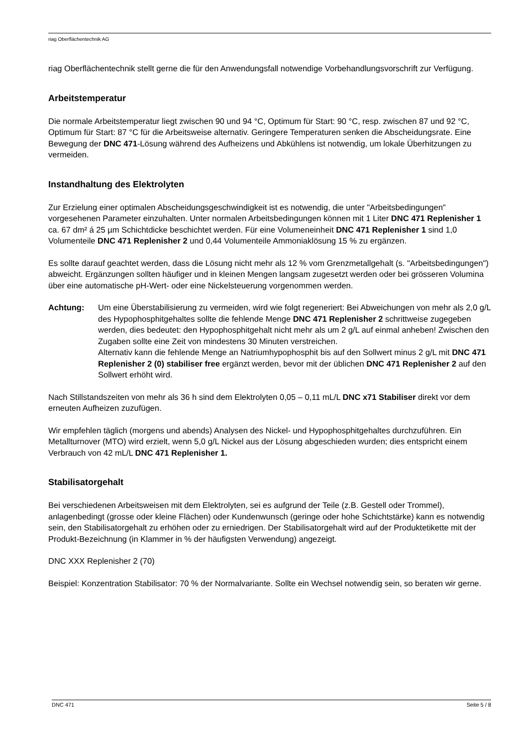riag Oberflächentechnik AG
riag Oberflächentechnik stellt gerne die für den Anwendungsfall notwendige Vorbehandlungsvorschrift zur Verfügung.
Arbeitstemperatur
Die normale Arbeitstemperatur liegt zwischen 90 und 94 °C, Optimum für Start: 90 °C, resp. zwischen 87 und 92 °C, Optimum für Start: 87 °C für die Arbeitsweise alternativ. Geringere Temperaturen senken die Abscheidungsrate. Eine Bewegung der DNC 471-Lösung während des Aufheizens und Abkühlens ist notwendig, um lokale Überhitzungen zu vermeiden.
Instandhaltung des Elektrolyten
Zur Erzielung einer optimalen Abscheidungsgeschwindigkeit ist es notwendig, die unter "Arbeitsbedingungen" vorgesehenen Parameter einzuhalten. Unter normalen Arbeitsbedingungen können mit 1 Liter DNC 471 Replenisher 1 ca. 67 dm² á 25 µm Schichtdicke beschichtet werden. Für eine Volumeneinheit DNC 471 Replenisher 1 sind 1,0 Volumenteile DNC 471 Replenisher 2 und 0,44 Volumenteile Ammoniaklösung 15 % zu ergänzen.
Es sollte darauf geachtet werden, dass die Lösung nicht mehr als 12 % vom Grenzmetallgehalt (s. "Arbeitsbedingungen") abweicht. Ergänzungen sollten häufiger und in kleinen Mengen langsam zugesetzt werden oder bei grösseren Volumina über eine automatische pH-Wert- oder eine Nickelsteuerung vorgenommen werden.
Achtung: Um eine Überstabilisierung zu vermeiden, wird wie folgt regeneriert: Bei Abweichungen von mehr als 2,0 g/L des Hypophosphitgehaltes sollte die fehlende Menge DNC 471 Replenisher 2 schrittweise zugegeben werden, dies bedeutet: den Hypophosphitgehalt nicht mehr als um 2 g/L auf einmal anheben! Zwischen den Zugaben sollte eine Zeit von mindestens 30 Minuten verstreichen.
Alternativ kann die fehlende Menge an Natriumhypophosphit bis auf den Sollwert minus 2 g/L mit DNC 471 Replenisher 2 (0) stabiliser free ergänzt werden, bevor mit der üblichen DNC 471 Replenisher 2 auf den Sollwert erhöht wird.
Nach Stillstandszeiten von mehr als 36 h sind dem Elektrolyten 0,05 – 0,11 mL/L DNC x71 Stabiliser direkt vor dem erneuten Aufheizen zuzufügen.
Wir empfehlen täglich (morgens und abends) Analysen des Nickel- und Hypophosphitgehaltes durchzuführen. Ein Metallturnover (MTO) wird erzielt, wenn 5,0 g/L Nickel aus der Lösung abgeschieden wurden; dies entspricht einem Verbrauch von 42 mL/L DNC 471 Replenisher 1.
Stabilisatorgehalt
Bei verschiedenen Arbeitsweisen mit dem Elektrolyten, sei es aufgrund der Teile (z.B. Gestell oder Trommel), anlagenbedingt (grosse oder kleine Flächen) oder Kundenwunsch (geringe oder hohe Schichtstärke) kann es notwendig sein, den Stabilisatorgehalt zu erhöhen oder zu erniedrigen. Der Stabilisatorgehalt wird auf der Produktetikette mit der Produkt-Bezeichnung (in Klammer in % der häufigsten Verwendung) angezeigt.
DNC XXX Replenisher 2 (70)
Beispiel: Konzentration Stabilisator: 70 % der Normalvariante. Sollte ein Wechsel notwendig sein, so beraten wir gerne.
DNC 471 Seite 5 / 8